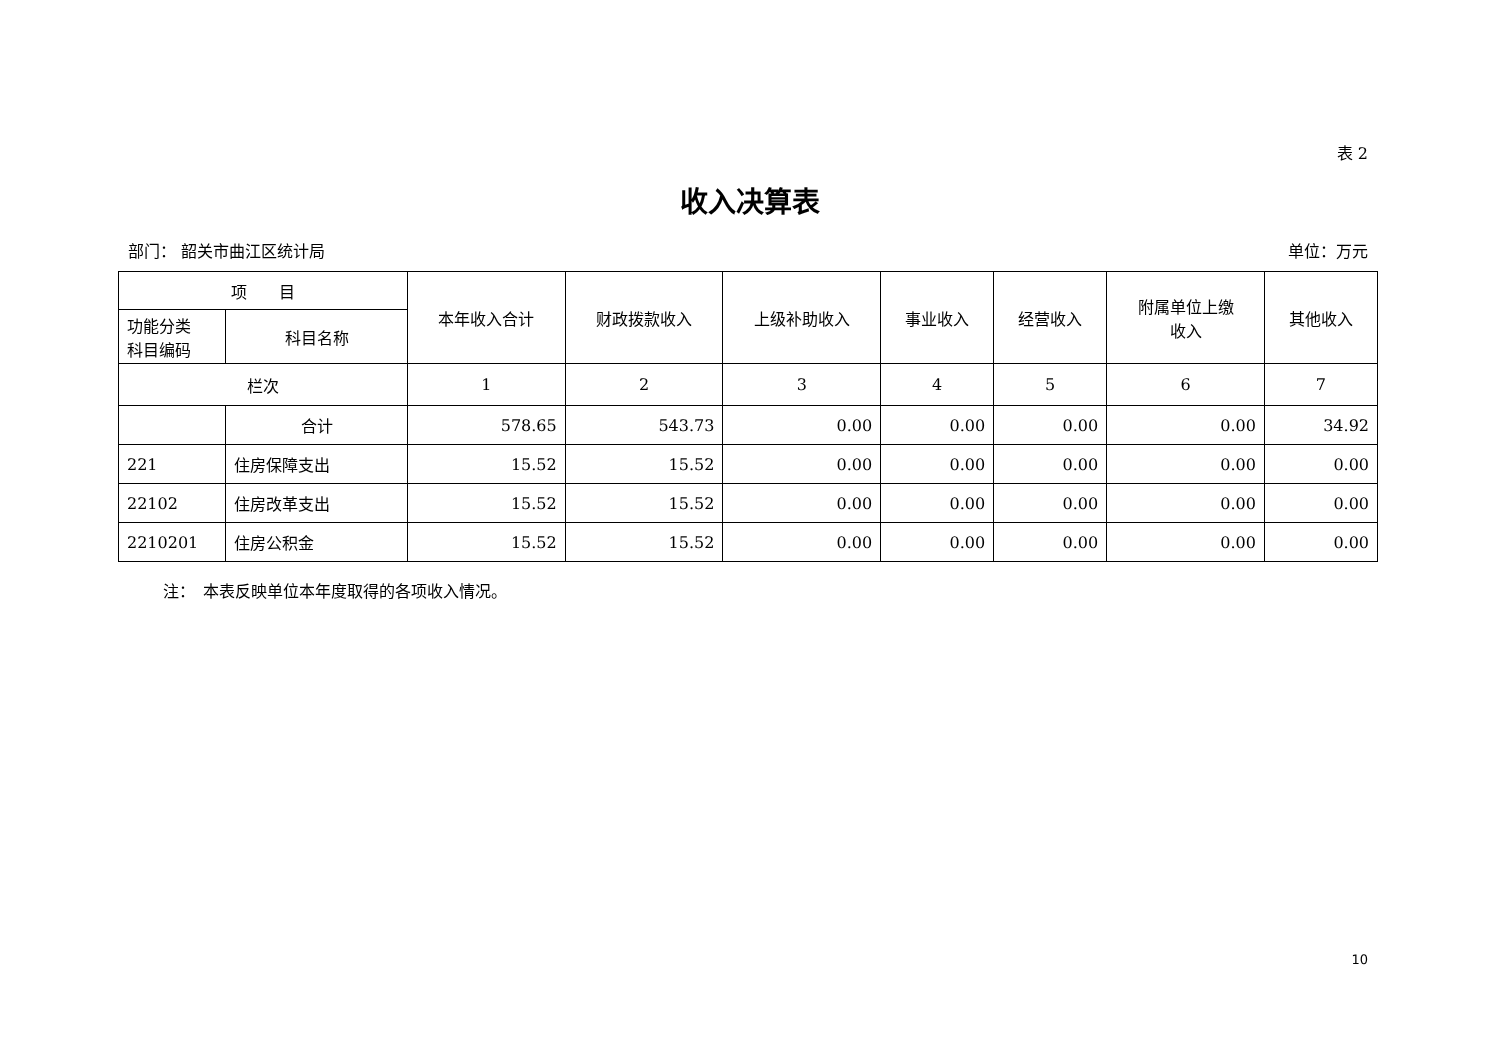表 2
收入决算表
部门： 韶关市曲江区统计局 单位：万元
| 项 目 | | 本年收入合计 | 财政拨款收入 | 上级补助收入 | 事业收入 | 经营收入 | 附属单位上缴 收入 | 其他收入 |
| --- | --- | --- | --- | --- | --- | --- | --- | --- |
| 功能分类 科目编码 | 科目名称 | | | | | | | |
| 栏次 | | 1 | 2 | 3 | 4 | 5 | 6 | 7 |
| | 合计 | 578.65 | 543.73 | 0.00 | 0.00 | 0.00 | 0.00 | 34.92 |
| 221 | 住房保障支出 | 15.52 | 15.52 | 0.00 | 0.00 | 0.00 | 0.00 | 0.00 |
| 22102 | 住房改革支出 | 15.52 | 15.52 | 0.00 | 0.00 | 0.00 | 0.00 | 0.00 |
| 2210201 | 住房公积金 | 15.52 | 15.52 | 0.00 | 0.00 | 0.00 | 0.00 | 0.00 |
注：　本表反映单位本年度取得的各项收入情况。
10